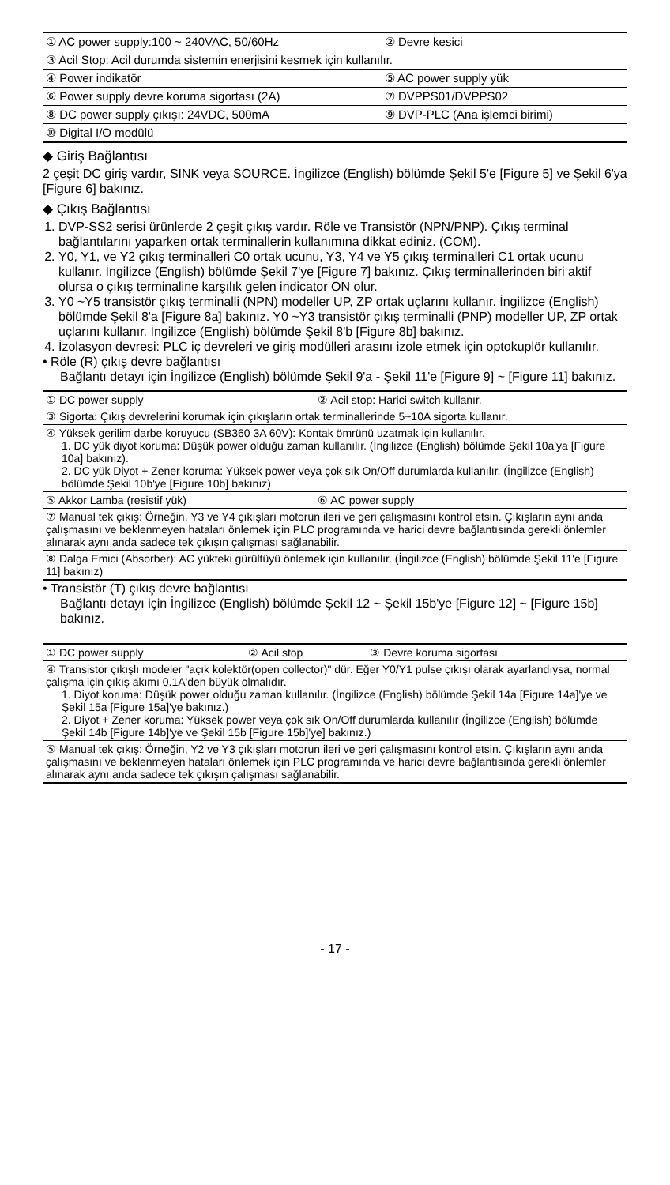| ① AC power supply:100 ~ 240VAC, 50/60Hz | ② Devre kesici |
| ③ Acil Stop: Acil durumda sistemin enerjisini kesmek için kullanılır. | |
| ④ Power indikatör | ⑤ AC power supply yük |
| ⑥ Power supply devre koruma sigortası (2A) | ⑦ DVPPS01/DVPPS02 |
| ⑧ DC power supply çıkışı: 24VDC, 500mA | ⑨ DVP-PLC (Ana işlemci birimi) |
| ⑩ Digital I/O modülü | |
◆ Giriş Bağlantısı
2 çeşit DC giriş vardır, SINK veya SOURCE. İngilizce (English) bölümde Şekil 5'e [Figure 5] ve Şekil 6'ya [Figure 6] bakınız.
◆ Çıkış Bağlantısı
1. DVP-SS2 serisi ürünlerde 2 çeşit çıkış vardır. Röle ve Transistör (NPN/PNP). Çıkış terminal bağlantılarını yaparken ortak terminallerin kullanımına dikkat ediniz. (COM).
2. Y0, Y1, ve Y2 çıkış terminalleri C0 ortak ucunu, Y3, Y4 ve Y5 çıkış terminalleri C1 ortak ucunu kullanır. İngilizce (English) bölümde Şekil 7'ye [Figure 7] bakınız. Çıkış terminallerinden biri aktif olursa o çıkış terminaline karşılık gelen indicator ON olur.
3. Y0 ~Y5 transistör çıkış terminalli (NPN) modeller UP, ZP ortak uçlarını kullanır. İngilizce (English) bölümde Şekil 8'a [Figure 8a] bakınız. Y0 ~Y3 transistör çıkış terminalli (PNP) modeller UP, ZP ortak uçlarını kullanır. İngilizce (English) bölümde Şekil 8'b [Figure 8b] bakınız.
4. İzolasyon devresi: PLC iç devreleri ve giriş modülleri arasını izole etmek için optokuplör kullanılır.
• Röle (R) çıkış devre bağlantısı
Bağlantı detayı için İngilizce (English) bölümde Şekil 9'a - Şekil 11'e [Figure 9] ~ [Figure 11] bakınız.
| ① DC power supply | ② Acil stop: Harici switch kullanır. |
| ③ Sigorta: Çıkış devrelerini korumak için çıkışların ortak terminallerinde 5~10A sigorta kullanır. | |
| ④ Yüksek gerilim darbe koruyucu (SB360 3A 60V): Kontak ömrünü uzatmak için kullanılır. 1. DC yük diyot koruma: Düşük power olduğu zaman kullanılır. (İngilizce (English) bölümde Şekil 10a'ya [Figure 10a] bakınız). 2. DC yük Diyot + Zener koruma: Yüksek power veya çok sık On/Off durumlarda kullanılır. (İngilizce (English) bölümde Şekil 10b'ye [Figure 10b] bakınız) | |
| ⑤ Akkor Lamba (resistif yük) | ⑥ AC power supply |
| ⑦ Manual tek çıkış: Örneğin, Y3 ve Y4 çıkışları motorun ileri ve geri çalışmasını kontrol etsin. Çıkışların aynı anda çalışmasını ve beklenmeyen hataları önlemek için PLC programında ve harici devre bağlantısında gerekli önlemler alınarak aynı anda sadece tek çıkışın çalışması sağlanabilir. | |
| ⑧ Dalga Emici (Absorber): AC yükteki gürültüyü önlemek için kullanılır. (İngilizce (English) bölümde Şekil 11'e [Figure 11] bakınız) | |
• Transistör (T) çıkış devre bağlantısı
Bağlantı detayı için İngilizce (English) bölümde Şekil 12 ~ Şekil 15b'ye [Figure 12] ~ [Figure 15b] bakınız.
| ① DC power supply | ② Acil stop | ③ Devre koruma sigortası |
| ④ Transistor çıkışlı modeler "açık kolektör(open collector)" dür. Eğer Y0/Y1 pulse çıkışı olarak ayarlandıysa, normal çalışma için çıkış akımı 0.1A'den büyük olmalıdır. 1. Diyot koruma: Düşük power olduğu zaman kullanılır. (İngilizce (English) bölümde Şekil 14a [Figure 14a]'ye ve Şekil 15a [Figure 15a]'ye bakınız.) 2. Diyot + Zener koruma: Yüksek power veya çok sık On/Off durumlarda kullanılır (İngilizce (English) bölümde Şekil 14b [Figure 14b]'ye ve Şekil 15b [Figure 15b]'ye] bakınız.) | | |
| ⑤ Manual tek çıkış: Örneğin, Y2 ve Y3 çıkışları motorun ileri ve geri çalışmasını kontrol etsin. Çıkışların aynı anda çalışmasını ve beklenmeyen hataları önlemek için PLC programında ve harici devre bağlantısında gerekli önlemler alınarak aynı anda sadece tek çıkışın çalışması sağlanabilir. | | |
- 17 -